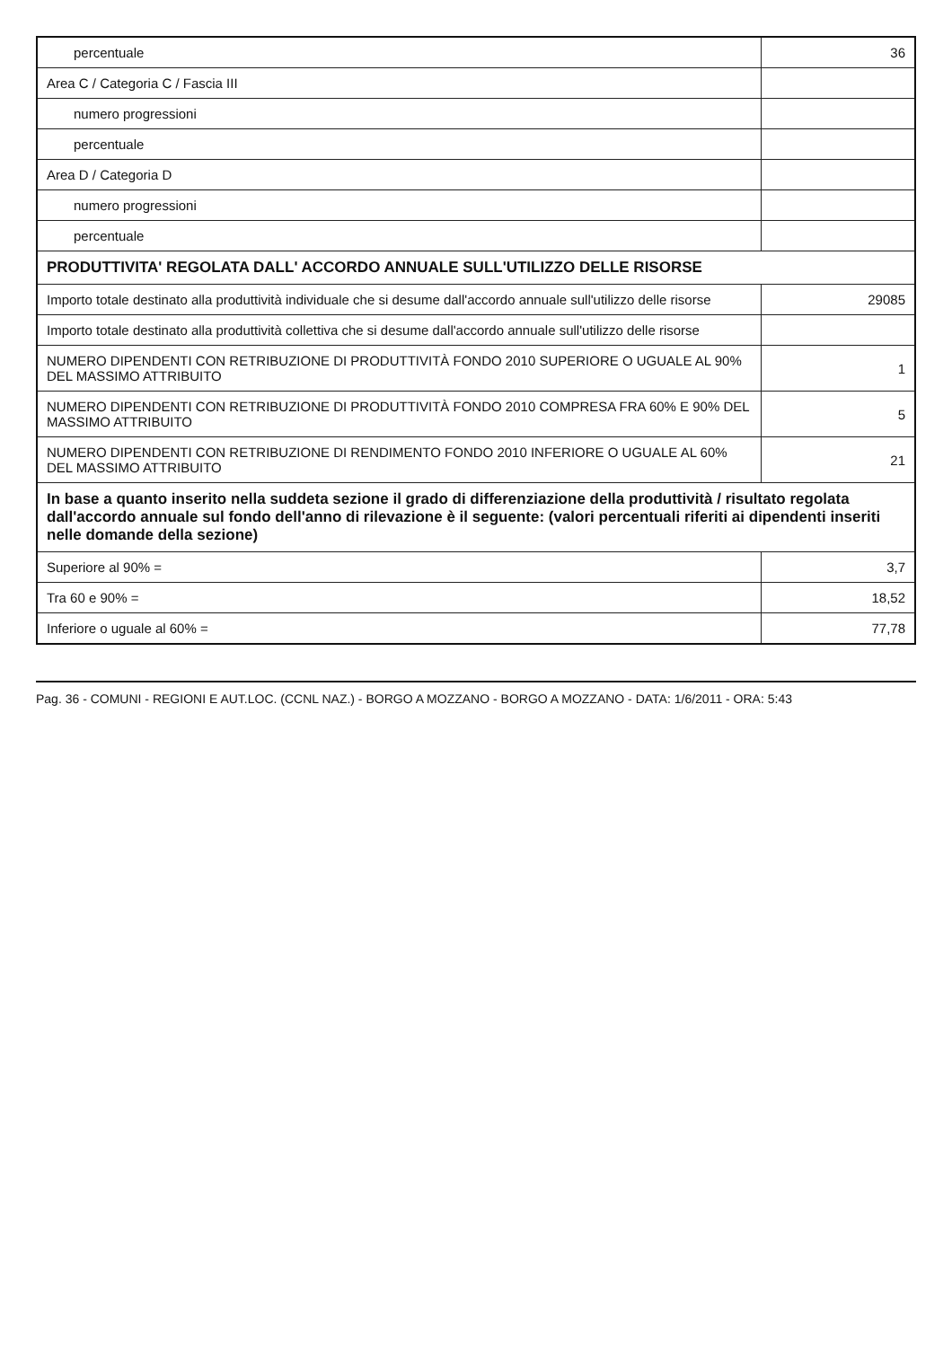| percentuale | 36 |
| Area C / Categoria C / Fascia III | |
| numero progressioni | |
| percentuale | |
| Area D / Categoria D | |
| numero progressioni | |
| percentuale | |
| PRODUTTIVITA' REGOLATA DALL' ACCORDO ANNUALE SULL'UTILIZZO DELLE RISORSE | |
| Importo totale destinato alla produttività individuale che si desume dall'accordo annuale sull'utilizzo delle risorse | 29085 |
| Importo totale destinato alla produttività collettiva che si desume dall'accordo annuale sull'utilizzo delle risorse | |
| NUMERO DIPENDENTI CON RETRIBUZIONE DI PRODUTTIVITÀ FONDO 2010 SUPERIORE O UGUALE AL 90% DEL MASSIMO ATTRIBUITO | 1 |
| NUMERO DIPENDENTI CON RETRIBUZIONE DI PRODUTTIVITÀ FONDO 2010 COMPRESA FRA 60% E 90% DEL MASSIMO ATTRIBUITO | 5 |
| NUMERO DIPENDENTI CON RETRIBUZIONE DI RENDIMENTO FONDO 2010 INFERIORE O UGUALE AL 60% DEL MASSIMO ATTRIBUITO | 21 |
| In base a quanto inserito nella suddeta sezione il grado di differenziazione della produttività / risultato regolata dall'accordo annuale sul fondo dell'anno di rilevazione è il seguente: (valori percentuali riferiti ai dipendenti inseriti nelle domande della sezione) | |
| Superiore al 90% = | 3,7 |
| Tra 60 e 90% = | 18,52 |
| Inferiore o uguale al 60% = | 77,78 |
Pag. 36 - COMUNI - REGIONI E AUT.LOC. (CCNL NAZ.) - BORGO A MOZZANO - BORGO A MOZZANO - DATA: 1/6/2011 - ORA: 5:43